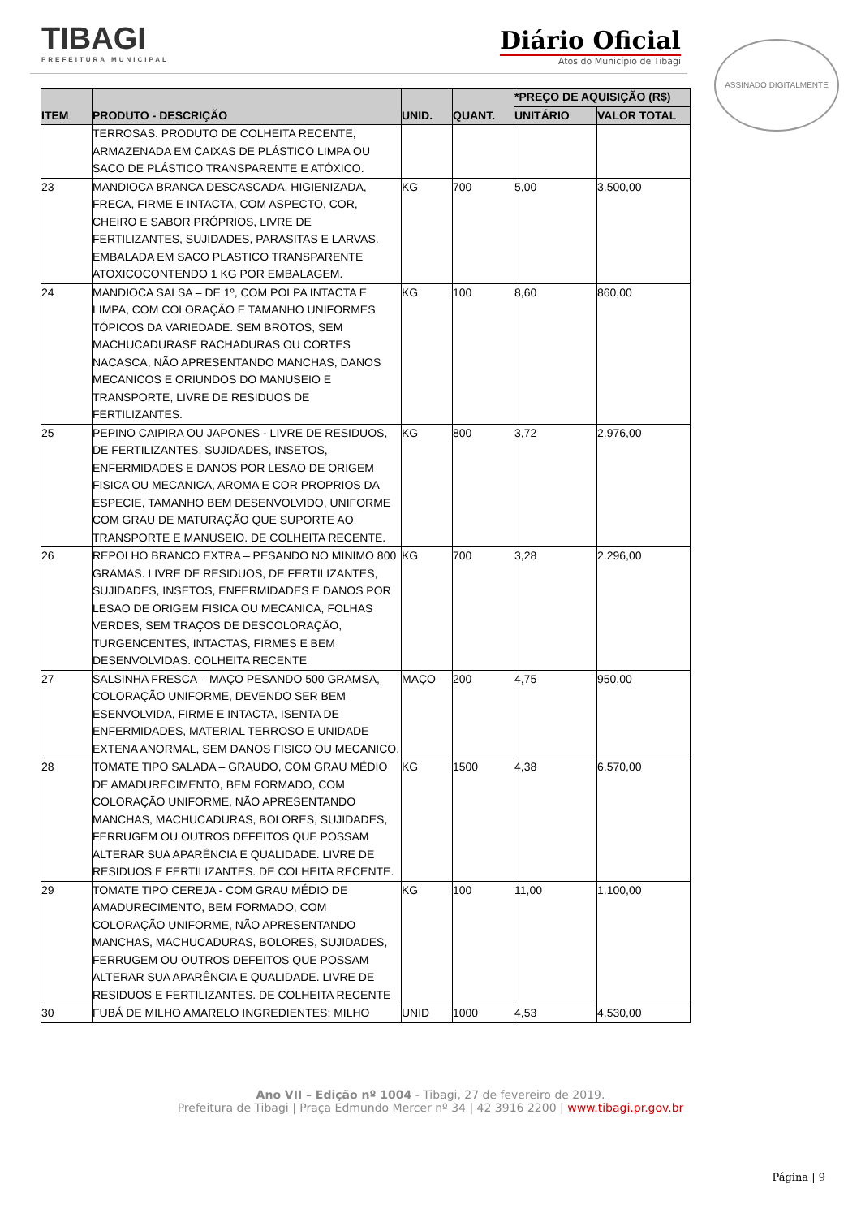TIBAGI
PREFEITURA MUNICIPAL
Diário Oficial
Atos do Município de Tibagi
ASSINADO DIGITALMENTE
| ITEM | PRODUTO - DESCRIÇÃO | UNID. | QUANT. | *PREÇO DE AQUISIÇÃO (R$) | |
| --- | --- | --- | --- | --- | --- |
| | | | | UNITÁRIO | VALOR TOTAL |
| | TERROSAS. PRODUTO DE COLHEITA RECENTE, ARMAZENADA EM CAIXAS DE PLÁSTICO LIMPA OU SACO DE PLÁSTICO TRANSPARENTE E ATÓXICO. | | | | |
| 23 | MANDIOCA BRANCA DESCASCADA, HIGIENIZADA, FRECA, FIRME E INTACTA, COM ASPECTO, COR, CHEIRO E SABOR PRÓPRIOS, LIVRE DE FERTILIZANTES, SUJIDADES, PARASITAS E LARVAS. EMBALADA EM SACO PLASTICO TRANSPARENTE ATOXICOCONTENDO 1 KG POR EMBALAGEM. | KG | 700 | 5,00 | 3.500,00 |
| 24 | MANDIOCA SALSA – DE 1º, COM POLPA INTACTA E LIMPA, COM COLORAÇÃO E TAMANHO UNIFORMES TÓPICOS DA VARIEDADE. SEM BROTOS, SEM MACHUCADURASE RACHADURAS OU CORTES NACASCA, NÃO APRESENTANDO MANCHAS, DANOS MECANICOS E ORIUNDOS DO MANUSEIO E TRANSPORTE, LIVRE DE RESIDUOS DE FERTILIZANTES. | KG | 100 | 8,60 | 860,00 |
| 25 | PEPINO CAIPIRA OU JAPONES - LIVRE DE RESIDUOS, DE FERTILIZANTES, SUJIDADES, INSETOS, ENFERMIDADES E DANOS POR LESAO DE ORIGEM FISICA OU MECANICA, AROMA E COR PROPRIOS DA ESPECIE, TAMANHO BEM DESENVOLVIDO, UNIFORME COM GRAU DE MATURAÇÃO QUE SUPORTE AO TRANSPORTE E MANUSEIO. DE COLHEITA RECENTE. | KG | 800 | 3,72 | 2.976,00 |
| 26 | REPOLHO BRANCO EXTRA – PESANDO NO MINIMO 800 GRAMAS. LIVRE DE RESIDUOS, DE FERTILIZANTES, SUJIDADES, INSETOS, ENFERMIDADES E DANOS POR LESAO DE ORIGEM FISICA OU MECANICA, FOLHAS VERDES, SEM TRAÇOS DE DESCOLORAÇÃO, TURGENCENTES, INTACTAS, FIRMES E BEM DESENVOLVIDAS. COLHEITA RECENTE | KG | 700 | 3,28 | 2.296,00 |
| 27 | SALSINHA FRESCA – MAÇO PESANDO 500 GRAMSA, COLORAÇÃO UNIFORME, DEVENDO SER BEM ESENVOLVIDA, FIRME E INTACTA, ISENTA DE ENFERMIDADES, MATERIAL TERROSO E UNIDADE EXTENA ANORMAL, SEM DANOS FISICO OU MECANICO. | MAÇO | 200 | 4,75 | 950,00 |
| 28 | TOMATE TIPO SALADA – GRAUDO, COM GRAU MÉDIO DE AMADURECIMENTO, BEM FORMADO, COM COLORAÇÃO UNIFORME, NÃO APRESENTANDO MANCHAS, MACHUCADURAS, BOLORES, SUJIDADES, FERRUGEM OU OUTROS DEFEITOS QUE POSSAM ALTERAR SUA APARÊNCIA E QUALIDADE. LIVRE DE RESIDUOS E FERTILIZANTES. DE COLHEITA RECENTE. | KG | 1500 | 4,38 | 6.570,00 |
| 29 | TOMATE TIPO CEREJA - COM GRAU MÉDIO DE AMADURECIMENTO, BEM FORMADO, COM COLORAÇÃO UNIFORME, NÃO APRESENTANDO MANCHAS, MACHUCADURAS, BOLORES, SUJIDADES, FERRUGEM OU OUTROS DEFEITOS QUE POSSAM ALTERAR SUA APARÊNCIA E QUALIDADE. LIVRE DE RESIDUOS E FERTILIZANTES. DE COLHEITA RECENTE | KG | 100 | 11,00 | 1.100,00 |
| 30 | FUBÁ DE MILHO AMARELO INGREDIENTES: MILHO | UNID | 1000 | 4,53 | 4.530,00 |
Ano VII – Edição nº 1004 - Tibagi, 27 de fevereiro de 2019.
Prefeitura de Tibagi | Praça Edmundo Mercer nº 34 | 42 3916 2200 | www.tibagi.pr.gov.br
Página | 9